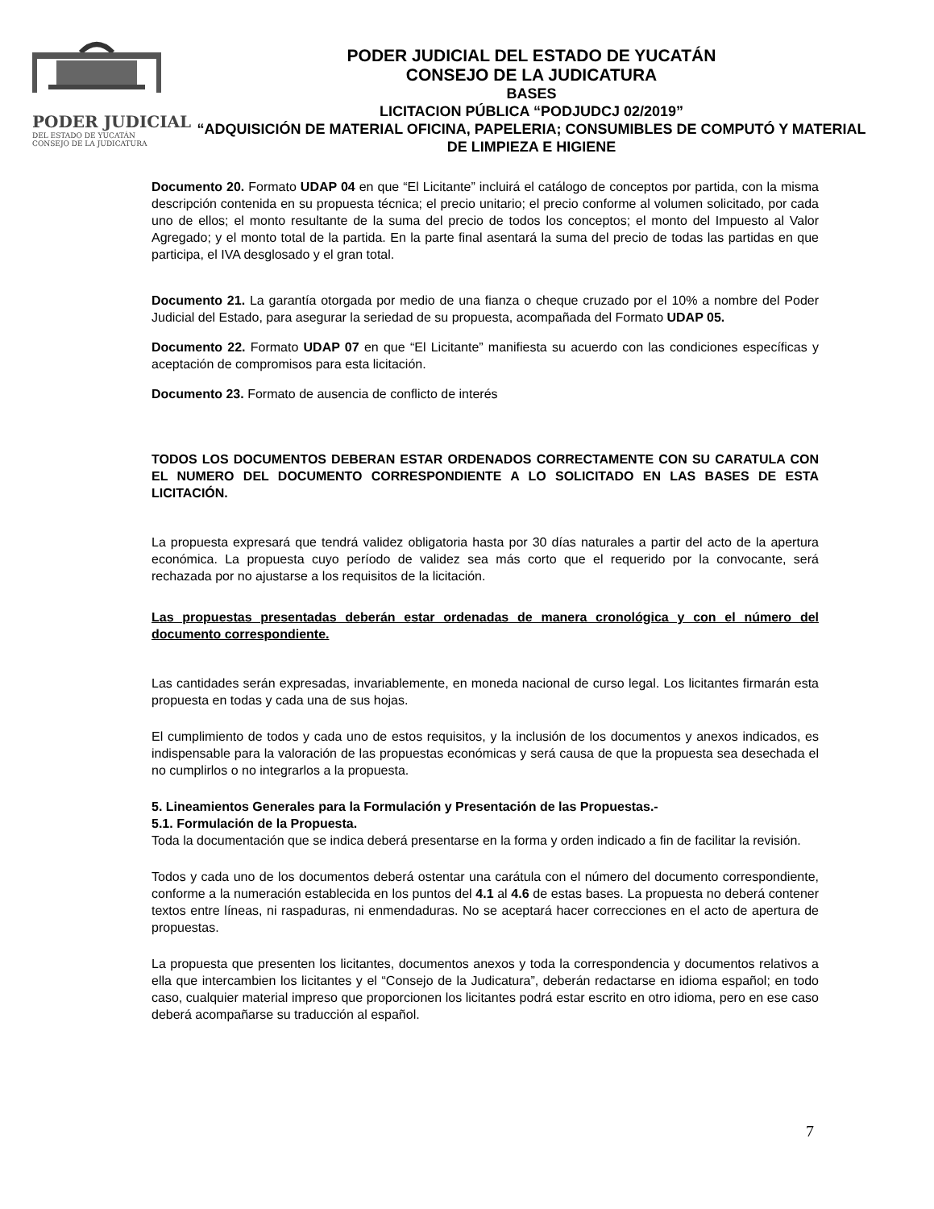PODER JUDICIAL
DEL ESTADO DE YUCATÁN
CONSEJO DE LA JUDICATURA
PODER JUDICIAL DEL ESTADO DE YUCATÁN
CONSEJO DE LA JUDICATURA
BASES
LICITACION PÚBLICA “PODJUDCJ 02/2019”
“ADQUISICIÓN DE MATERIAL OFICINA, PAPELERIA; CONSUMIBLES DE COMPUTÓ Y MATERIAL DE LIMPIEZA E HIGIENE
Documento 20. Formato UDAP 04 en que “El Licitante” incluirá el catálogo de conceptos por partida, con la misma descripción contenida en su propuesta técnica; el precio unitario; el precio conforme al volumen solicitado, por cada uno de ellos; el monto resultante de la suma del precio de todos los conceptos; el monto del Impuesto al Valor Agregado; y el monto total de la partida. En la parte final asentará la suma del precio de todas las partidas en que participa, el IVA desglosado y el gran total.
Documento 21. La garantía otorgada por medio de una fianza o cheque cruzado por el 10% a nombre del Poder Judicial del Estado, para asegurar la seriedad de su propuesta, acompañada del Formato UDAP 05.
Documento 22. Formato UDAP 07 en que “El Licitante” manifiesta su acuerdo con las condiciones específicas y aceptación de compromisos para esta licitación.
Documento 23. Formato de ausencia de conflicto de interés
TODOS LOS DOCUMENTOS DEBERAN ESTAR ORDENADOS CORRECTAMENTE CON SU CARATULA CON EL NUMERO DEL DOCUMENTO CORRESPONDIENTE A LO SOLICITADO EN LAS BASES DE ESTA LICITACIÓN.
La propuesta expresará que tendrá validez obligatoria hasta por 30 días naturales a partir del acto de la apertura económica. La propuesta cuyo período de validez sea más corto que el requerido por la convocante, será rechazada por no ajustarse a los requisitos de la licitación.
Las propuestas presentadas deberán estar ordenadas de manera cronológica y con el número del documento correspondiente.
Las cantidades serán expresadas, invariablemente, en moneda nacional de curso legal. Los licitantes firmarán esta propuesta en todas y cada una de sus hojas.
El cumplimiento de todos y cada uno de estos requisitos, y la inclusión de los documentos y anexos indicados, es indispensable para la valoración de las propuestas económicas y será causa de que la propuesta sea desechada el no cumplirlos o no integrarlos a la propuesta.
5. Lineamientos Generales para la Formulación y Presentación de las Propuestas.-
5.1. Formulación de la Propuesta.
Toda la documentación que se indica deberá presentarse en la forma y orden indicado a fin de facilitar la revisión.
Todos y cada uno de los documentos deberá ostentar una carátula con el número del documento correspondiente, conforme a la numeración establecida en los puntos del 4.1 al 4.6 de estas bases. La propuesta no deberá contener textos entre líneas, ni raspaduras, ni enmendaduras. No se aceptará hacer correcciones en el acto de apertura de propuestas.
La propuesta que presenten los licitantes, documentos anexos y toda la correspondencia y documentos relativos a ella que intercambien los licitantes y el “Consejo de la Judicatura”, deberán redactarse en idioma español; en todo caso, cualquier material impreso que proporcionen los licitantes podrá estar escrito en otro idioma, pero en ese caso deberá acompañarse su traducción al español.
7